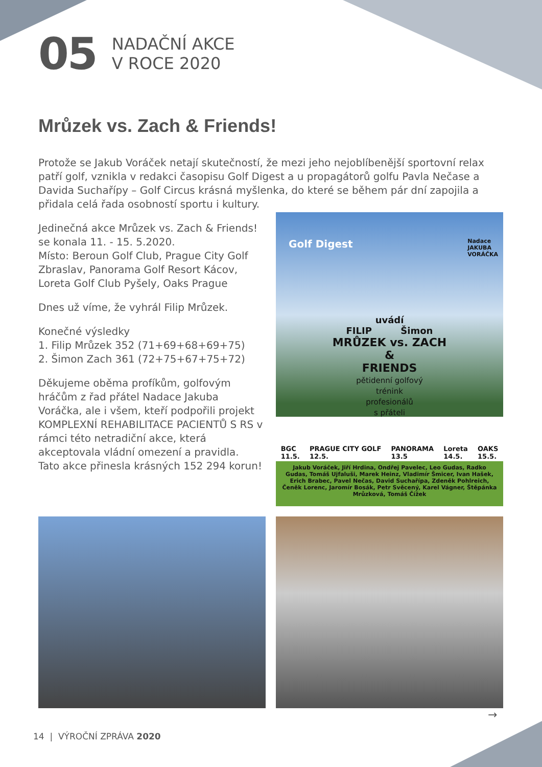05
NADAČNÍ AKCE
V ROCE 2020
Mrůzek vs. Zach & Friends!
Protože se Jakub Voráček netají skutečností, že mezi jeho nejoblíbenější sportovní relax patří golf, vznikla v redakci časopisu Golf Digest a u propagátorů golfu Pavla Nečase a Davida Suchařípy – Golf Circus krásná myšlenka, do které se během pár dní zapojila a přidala celá řada osobností sportu i kultury.
Jedinečná akce Mrůzek vs. Zach & Friends! se konala 11. - 15. 5.2020.
Místo: Beroun Golf Club, Prague City Golf Zbraslav, Panorama Golf Resort Kácov, Loreta Golf Club Pyšely, Oaks Prague
Dnes už víme, že vyhrál Filip Mrůzek.
Konečné výsledky
1. Filip Mrůzek 352 (71+69+68+69+75)
2. Šimon Zach 361 (72+75+67+75+72)
Děkujeme oběma profíkům, golfovým hráčům z řad přátel Nadace Jakuba Voráčka, ale i všem, kteří podpořili projekt KOMPLEXNÍ REHABILITACE PACIENTŮ S RS v rámci této netradiční akce, která akceptovala vládní omezení a pravidla. Tato akce přinesla krásných 152 294 korun!
Golf Digest
Nadace
JAKUBA
VORÁČKA
uvádí
FILIP Šimon
MRŮZEK vs. ZACH
&
FRIENDS
pětidenní golfový
trénink
profesionálů
s přáteli
BGC
11.5. PRAGUE CITY GOLF
12.5. PANORAMA
13.5 Loreta
14.5. OAKS
15.5.
Jakub Voráček, Jiří Hrdina, Ondřej Pavelec, Leo Gudas, Radko Gudas, Tomáš Ujfaluši, Marek Heinz, Vladimír Šmicer, Ivan Hašek, Erich Brabec, Pavel Nečas, David Suchařípa, Zdeněk Pohlreich, Čeněk Lorenc, Jaromír Bosák, Petr Svěcený, Karel Vágner, Štěpánka Mrůzková, Tomáš Čížek
→
14 | VÝROČNÍ ZPRÁVA 2020